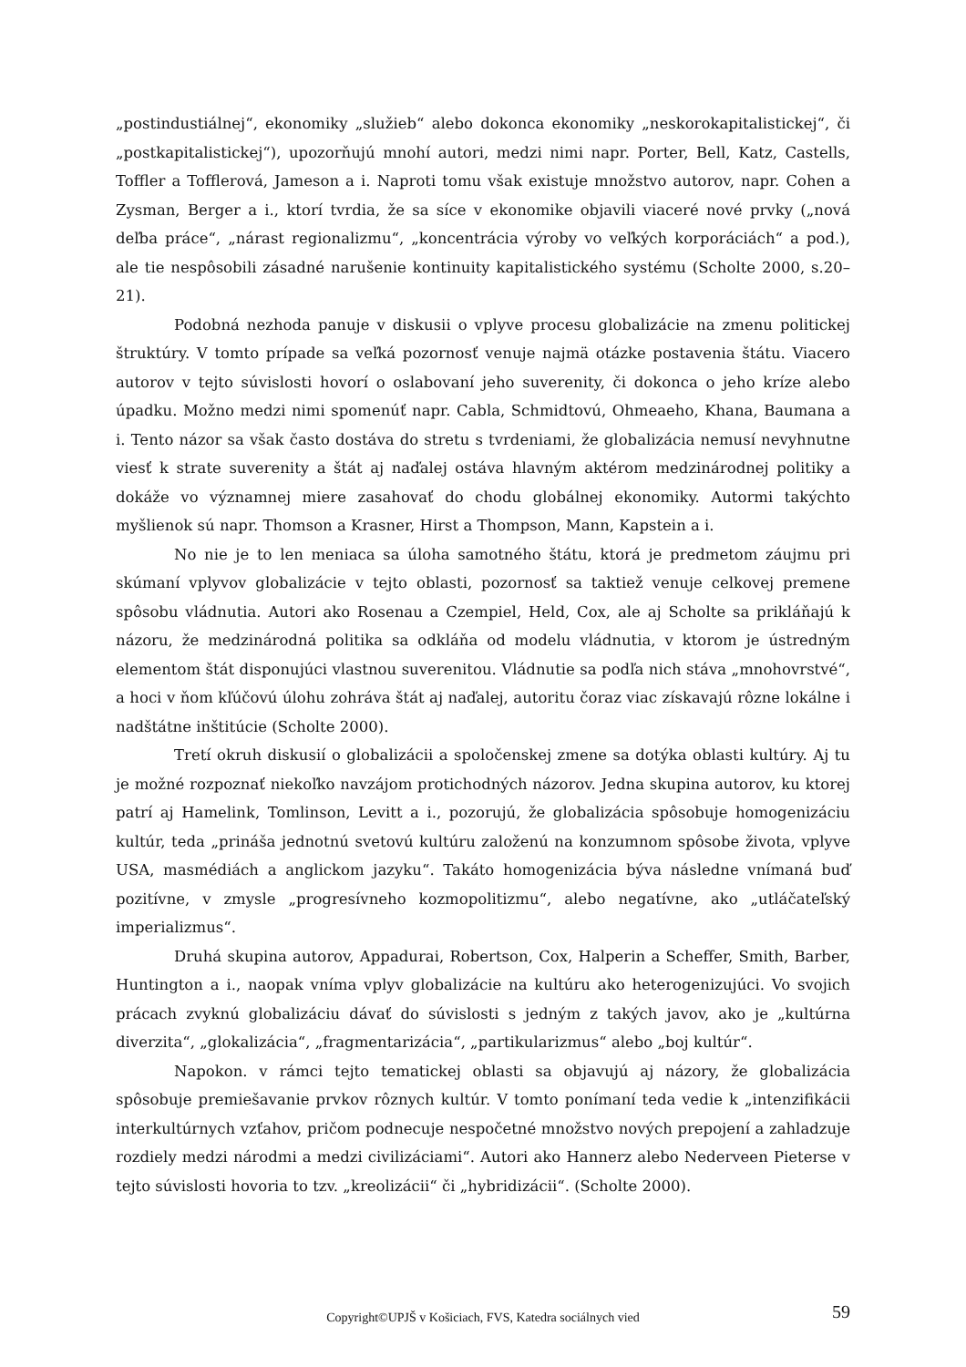„postindustiálnej“, ekonomiky „služieb“ alebo dokonca ekonomiky „neskorokapitalistickej“, či „postkapitalistickej“), upozorňujú mnohí autori, medzi nimi napr. Porter, Bell, Katz, Castells, Toffler a Tofflerová, Jameson a i. Naproti tomu však existuje množstvo autorov, napr. Cohen a Zysman, Berger a i., ktorí tvrdia, že sa síce v ekonomike objavili viaceré nové prvky („nová deľba práce“, „nárast regionalizmu“, „koncentrácia výroby vo veľkých korporáciách“ a pod.), ale tie nespôsobili zásadné narušenie kontinuity kapitalistického systému (Scholte 2000, s.20–21).
Podobná nezhoda panuje v diskusii o vplyve procesu globalizácie na zmenu politickej štruktúry. V tomto prípade sa veľká pozornosť venuje najmä otázke postavenia štátu. Viacero autorov v tejto súvislosti hovorí o oslabovaní jeho suverenity, či dokonca o jeho kríze alebo úpadku. Možno medzi nimi spomenúť napr. Cabla, Schmidtovú, Ohmeaeho, Khana, Baumana a i. Tento názor sa však často dostáva do stretu s tvrdeniami, že globalizácia nemusí nevyhnutne viesť k strate suverenity a štát aj naďalej ostáva hlavným aktérom medzinárodnej politiky a dokáže vo významnej miere zasahovať do chodu globálnej ekonomiky. Autormi takýchto myšlienok sú napr. Thomson a Krasner, Hirst a Thompson, Mann, Kapstein a i.
No nie je to len meniaca sa úloha samotného štátu, ktorá je predmetom záujmu pri skúmaní vplyvov globalizácie v tejto oblasti, pozornosť sa taktiež venuje celkovej premene spôsobu vládnutia. Autori ako Rosenau a Czempiel, Held, Cox, ale aj Scholte sa prikláňajú k názoru, že medzinárodná politika sa odkláňa od modelu vládnutia, v ktorom je ústredným elementom štát disponujúci vlastnou suverenitou. Vládnutie sa podľa nich stáva „mnohovrstvé“, a hoci v ňom kľúčovú úlohu zohráva štát aj naďalej, autoritu čoraz viac získavajú rôzne lokálne i nadštátne inštitúcie (Scholte 2000).
Tretí okruh diskusií o globalizácii a spoločenskej zmene sa dotýka oblasti kultúry. Aj tu je možné rozpoznať niekoľko navzájom protichodných názorov. Jedna skupina autorov, ku ktorej patrí aj Hamelink, Tomlinson, Levitt a i., pozorujú, že globalizácia spôsobuje homogenizáciu kultúr, teda „prináša jednotnú svetovú kultúru založenú na konzumnom spôsobe života, vplyve USA, masmédiách a anglickom jazyku“. Takáto homogenizácia býva následne vnímaná buď pozitívne, v zmysle „progresívneho kozmopolitizmu“, alebo negatívne, ako „utláčateľský imperializmus“.
Druhá skupina autorov, Appadurai, Robertson, Cox, Halperin a Scheffer, Smith, Barber, Huntington a i., naopak vníma vplyv globalizácie na kultúru ako heterogenizujúci. Vo svojich prácach zvyknú globalizáciu dávať do súvislosti s jedným z takých javov, ako je „kultúrna diverzita“, „glokalizácia“, „fragmentarizácia“, „partikularizmus“ alebo „boj kultúr“.
Napokon. v rámci tejto tematickej oblasti sa objavujú aj názory, že globalizácia spôsobuje premiešavanie prvkov rôznych kultúr. V tomto ponímaní teda vedie k „intenzifikácii interkultúrnych vzťahov, pričom podnecuje nespočetné množstvo nových prepojení a zahladzuje rozdiely medzi národmi a medzi civilizáciami“. Autori ako Hannerz alebo Nederveen Pieterse v tejto súvislosti hovoria to tzv. „kreolizácii“ či „hybridizácii“. (Scholte 2000).
Copyright©UPJŠ v Košiciach, FVS, Katedra sociálnych vied
59